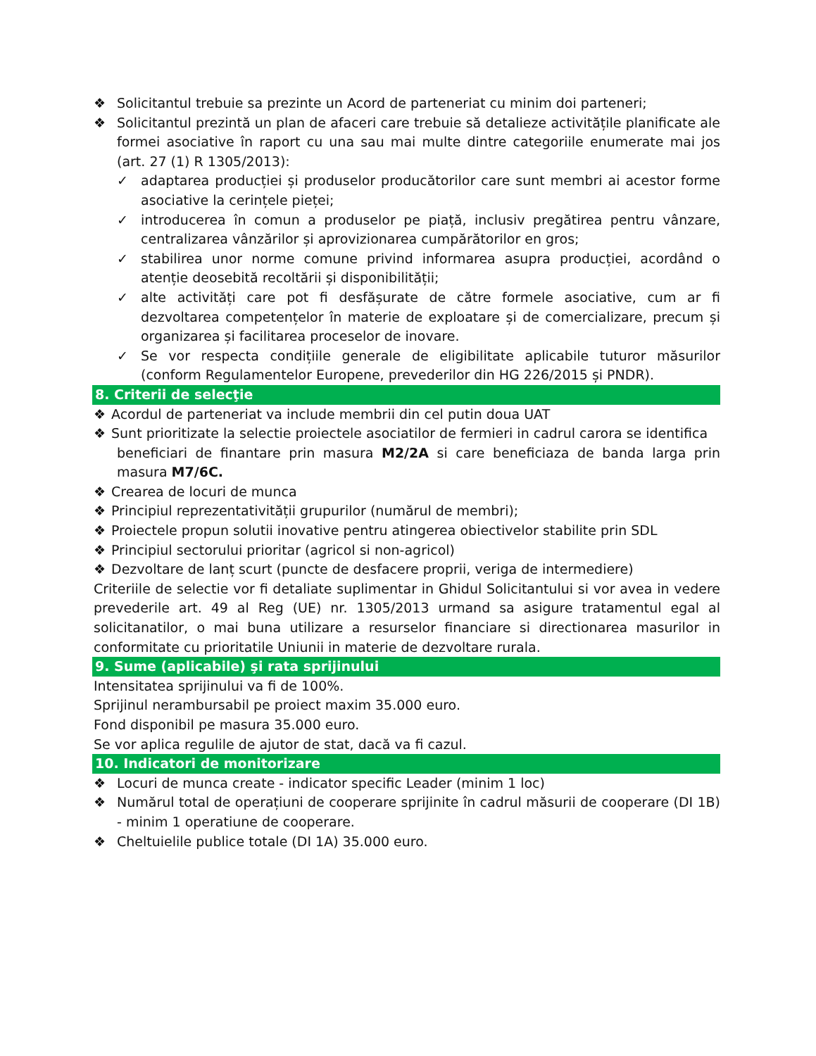❖ Solicitantul trebuie sa prezinte un Acord de parteneriat cu minim doi parteneri;
❖ Solicitantul prezintă un plan de afaceri care trebuie să detalieze activitățile planificate ale formei asociative în raport cu una sau mai multe dintre categoriile enumerate mai jos (art. 27 (1) R 1305/2013):
✓ adaptarea producției și produselor producătorilor care sunt membri ai acestor forme asociative la cerințele pieței;
✓ introducerea în comun a produselor pe piață, inclusiv pregătirea pentru vânzare, centralizarea vânzărilor și aprovizionarea cumpărătorilor en gros;
✓ stabilirea unor norme comune privind informarea asupra producției, acordând o atenție deosebită recoltării și disponibilității;
✓ alte activități care pot fi desfășurate de către formele asociative, cum ar fi dezvoltarea competențelor în materie de exploatare și de comercializare, precum și organizarea și facilitarea proceselor de inovare.
✓ Se vor respecta condițiile generale de eligibilitate aplicabile tuturor măsurilor (conform Regulamentelor Europene, prevederilor din HG 226/2015 și PNDR).
8. Criterii de selecţie
❖ Acordul de parteneriat va include membrii din cel putin doua UAT
❖ Sunt prioritizate la selectie proiectele asociatilor de fermieri in cadrul carora se identifica
beneficiari de finantare prin masura M2/2A si care beneficiaza de banda larga prin masura M7/6C.
❖ Crearea de locuri de munca
❖ Principiul reprezentativității grupurilor (numărul de membri);
❖ Proiectele propun solutii inovative pentru atingerea obiectivelor stabilite prin SDL
❖ Principiul sectorului prioritar (agricol si non-agricol)
❖ Dezvoltare de lanț scurt (puncte de desfacere proprii, veriga de intermediere)
Criteriile de selectie vor fi detaliate suplimentar in Ghidul Solicitantului si vor avea in vedere prevederile art. 49 al Reg (UE) nr. 1305/2013 urmand sa asigure tratamentul egal al solicitanatilor, o mai buna utilizare a resurselor financiare si directionarea masurilor in conformitate cu prioritatile Uniunii in materie de dezvoltare rurala.
9. Sume (aplicabile) şi rata sprijinului
Intensitatea sprijinului va fi de 100%.
Sprijinul nerambursabil pe proiect maxim 35.000 euro.
Fond disponibil pe masura 35.000 euro.
Se vor aplica regulile de ajutor de stat, dacă va fi cazul.
10. Indicatori de monitorizare
❖ Locuri de munca create - indicator specific Leader (minim 1 loc)
❖ Numărul total de operațiuni de cooperare sprijinite în cadrul măsurii de cooperare (DI 1B) - minim 1 operatiune de cooperare.
❖ Cheltuielile publice totale (DI 1A) 35.000 euro.